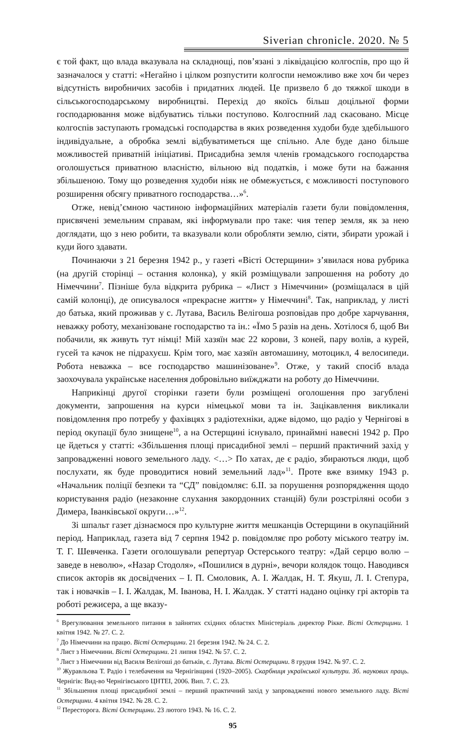Siverian chronicle. 2020. № 5
є той факт, що влада вказувала на складнощі, пов’язані з ліквідацією колгоспів, про що й зазначалося у статті: «Негайно і цілком розпустити колгоспи неможливо вже хоч би через відсутність виробничих засобів і придатних людей. Це призвело б до тяжкої шкоди в сільськогосподарському виробництві. Перехід до якоїсь більш доцільної форми господарювання може відбуватись тільки поступово. Колгоспний лад скасовано. Місце колгоспів заступають громадські господарства в яких розведення худоби буде здебільшого індивідуальне, а обробка землі відбуватиметься ще спільно. Але буде дано більше можливостей приватній ініціативі. Присадибна земля членів громадського господарства оголошується приватною власністю, вільною від податків, і може бути на бажання збільшеною. Тому що розведення худоби ніяк не обмежується, є можливості поступового розширення обсягу приватного господарства…»<sup>6</sup>.
Отже, невід’ємною частиною інформаційних матеріалів газети були повідомлення, присвячені земельним справам, які інформували про таке: чия тепер земля, як за нею доглядати, що з нею робити, та вказували коли обробляти землю, сіяти, збирати урожай і куди його здавати.
Починаючи з 21 березня 1942 р., у газеті «Вісті Остерщини» з’явилася нова рубрика (на другій сторінці – остання колонка), у якій розміщували запрошення на роботу до Німеччини<sup>7</sup>. Пізніше була відкрита рубрика – «Лист з Німеччини» (розміщалася в цій самій колонці), де описувалося «прекрасне життя» у Німеччині<sup>8</sup>. Так, наприклад, у листі до батька, який проживав у с. Лутава, Василь Велігоша розповідав про добре харчування, неважку роботу, механізоване господарство та ін.: «Їмо 5 разів на день. Хотілося б, щоб Ви побачили, як живуть тут німці! Мій хазяїн має 22 корови, 3 коней, пару волів, а курей, гусей та качок не підрахуєш. Крім того, має хазяїн автомашину, мотоцикл, 4 велосипеди. Робота неважка – все господарство машинізоване»<sup>9</sup>. Отже, у такий спосіб влада заохочувала українське населення добровільно виїжджати на роботу до Німеччини.
Наприкінці другої сторінки газети були розміщені оголошення про загублені документи, запрошення на курси німецької мови та ін. Зацікавлення викликали повідомлення про потребу у фахівцях з радіотехніки, адже відомо, що радіо у Чернігові в період окупації було знищене<sup>10</sup>, а на Остерщині існувало, принаймні навесні 1942 р. Про це йдеться у статті: «Збільшення площі присадибної землі – перший практичний захід у запровадженні нового земельного ладу. <…> По хатах, де є радіо, збираються люди, щоб послухати, як буде проводитися новий земельний лад»<sup>11</sup>. Проте вже взимку 1943 р. «Начальник поліції безпеки та “СД” повідомляє: 6.ІІ. за порушення розпорядження щодо користування радіо (незаконне слухання закордонних станцій) були розстріляні особи з Димера, Іванківської округи…»<sup>12</sup>.
Зі шпальт газет дізнаємося про культурне життя мешканців Остерщини в окупаційний період. Наприклад, газета від 7 серпня 1942 р. повідомляє про роботу міського театру ім. Т. Г. Шевченка. Газети оголошували репертуар Остерського театру: «Дай серцю волю – заведе в неволю», «Назар Стодоля», «Пошилися в дурні», вечори колядок тощо. Наводився список акторів як досвідчених – І. П. Смоловик, А. І. Жалдак, Н. Т. Якуш, Л. І. Степура, так і новачків – І. І. Жалдак, М. Іванова, Н. І. Жалдак. У статті надано оцінку грі акторів та роботі режисера, а ще вказу-
<sup>6</sup> Врегулювання земельного питання в зайнятих східних областях Міністеріаль директор Рікке. Вісті Остерщини. 1 квітня 1942. № 27. С. 2.
<sup>7</sup> До Німеччини на працю. Вісті Остерщини. 21 березня 1942. № 24. С. 2.
<sup>8</sup> Лист з Німеччини. Вісті Остерщини. 21 липня 1942. № 57. С. 2.
<sup>9</sup> Лист з Німеччини від Василя Велігоші до батьків, с. Лутава. Вісті Остерщини. 8 грудня 1942. № 97. С. 2.
<sup>10</sup> Журавльова Т. Радіо і телебачення на Чернігівщині (1920–2005). Скарбниця української культури. Зб. наукових праць. Чернігів: Вид-во Чернігівського ЦНТЕІ, 2006. Вип. 7. С. 23.
<sup>11</sup> Збільшення площі присадибної землі – перший практичний захід у запровадженні нового земельного ладу. Вісті Остерщини. 4 квітня 1942. № 28. С. 2.
<sup>12</sup> Пересторога. Вісті Остерщини. 23 лютого 1943. № 16. С. 2.
95